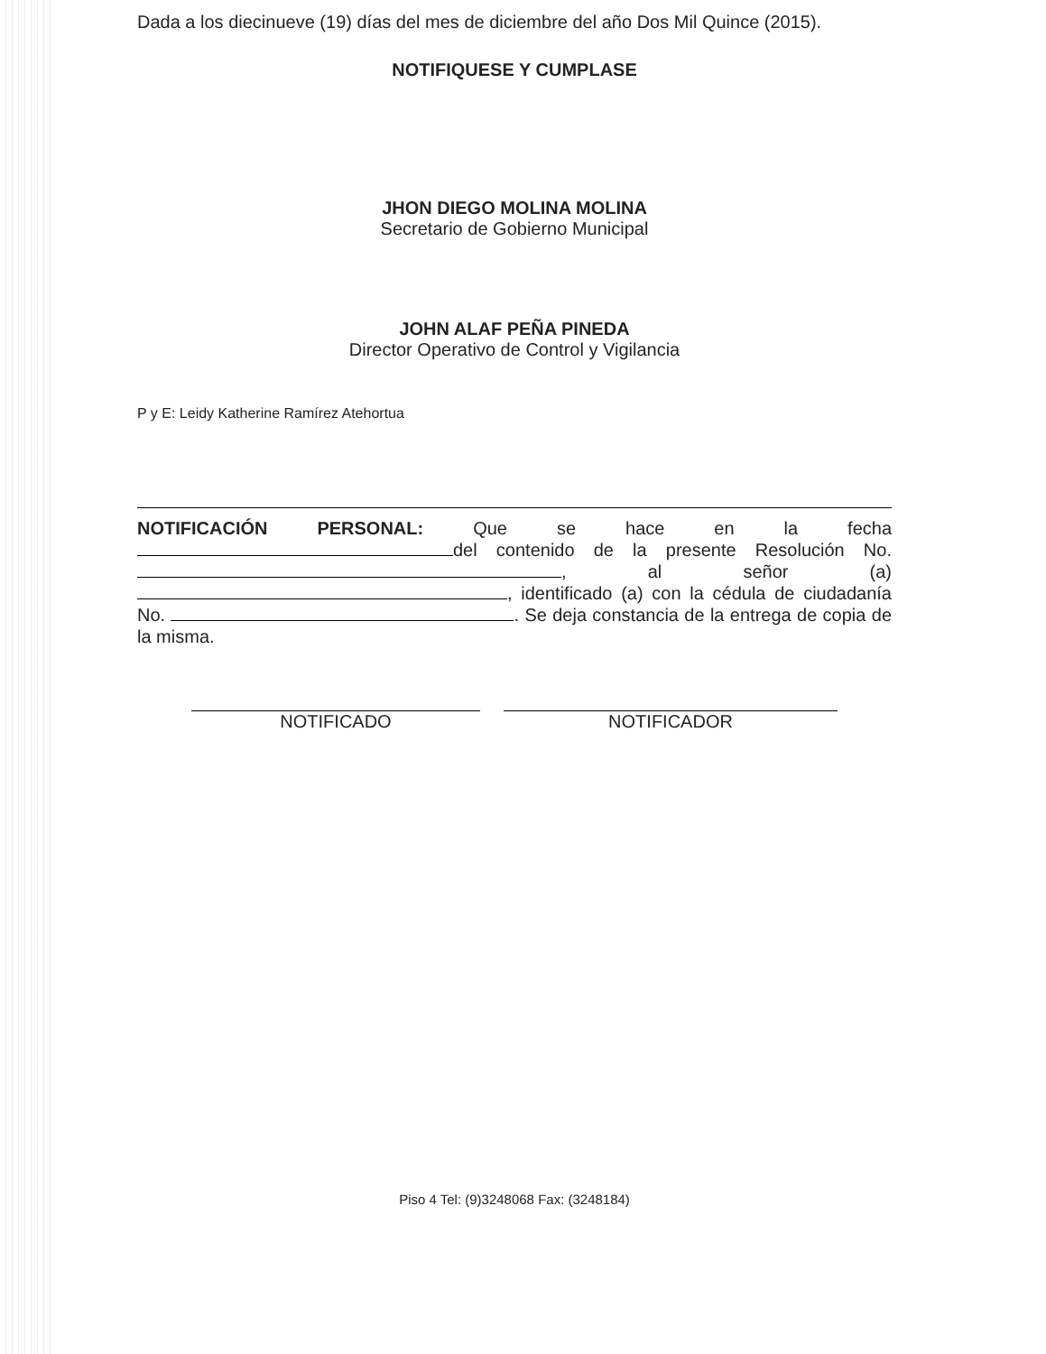Dada a los diecinueve (19) días del mes de diciembre del año Dos Mil Quince (2015).
NOTIFIQUESE Y CUMPLASE
JHON DIEGO MOLINA MOLINA
Secretario de Gobierno Municipal
JOHN ALAF PEÑA PINEDA
Director Operativo de Control y Vigilancia
P y E: Leidy Katherine Ramírez Atehortua
NOTIFICACIÓN PERSONAL: Que se hace en la fecha del contenido de la presente Resolución No. , al señor (a) , identificado (a) con la cédula de ciudadanía No. . Se deja constancia de la entrega de copia de la misma.
NOTIFICADO NOTIFICADOR
Piso 4 Tel: (9)3248068 Fax: (3248184)